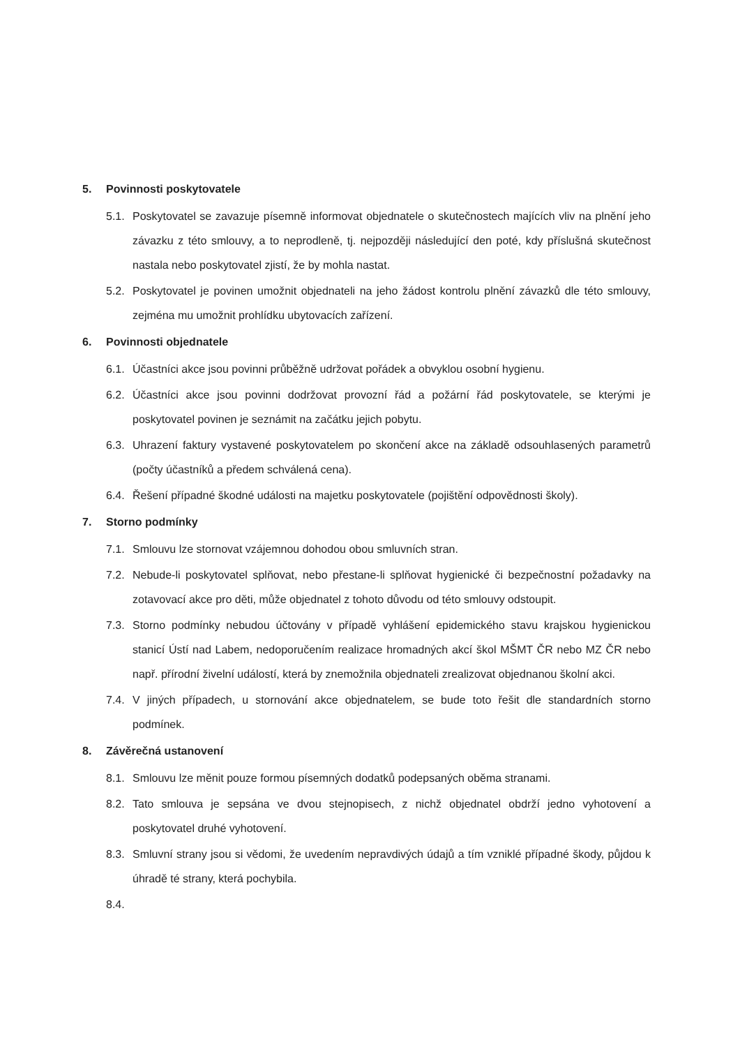5. Povinnosti poskytovatele
5.1. Poskytovatel se zavazuje písemně informovat objednatele o skutečnostech majících vliv na plnění jeho závazku z této smlouvy, a to neprodleně, tj. nejpozději následující den poté, kdy příslušná skutečnost nastala nebo poskytovatel zjistí, že by mohla nastat.
5.2. Poskytovatel je povinen umožnit objednateli na jeho žádost kontrolu plnění závazků dle této smlouvy, zejména mu umožnit prohlídku ubytovacích zařízení.
6. Povinnosti objednatele
6.1. Účastníci akce jsou povinni průběžně udržovat pořádek a obvyklou osobní hygienu.
6.2. Účastníci akce jsou povinni dodržovat provozní řád a požární řád poskytovatele, se kterými je poskytovatel povinen je seznámit na začátku jejich pobytu.
6.3. Uhrazení faktury vystavené poskytovatelem po skončení akce na základě odsouhlasených parametrů (počty účastníků a předem schválená cena).
6.4. Řešení případné škodné události na majetku poskytovatele (pojištění odpovědnosti školy).
7. Storno podmínky
7.1. Smlouvu lze stornovat vzájemnou dohodou obou smluvních stran.
7.2. Nebude-li poskytovatel splňovat, nebo přestane-li splňovat hygienické či bezpečnostní požadavky na zotavovací akce pro děti, může objednatel z tohoto důvodu od této smlouvy odstoupit.
7.3. Storno podmínky nebudou účtovány v případě vyhlášení epidemického stavu krajskou hygienickou stanicí Ústí nad Labem, nedoporučením realizace hromadných akcí škol MŠMT ČR nebo MZ ČR nebo např. přírodní živelní událostí, která by znemožnila objednateli zrealizovat objednanou školní akci.
7.4. V jiných případech, u stornování akce objednatelem, se bude toto řešit dle standardních storno podmínek.
8. Závěrečná ustanovení
8.1. Smlouvu lze měnit pouze formou písemných dodatků podepsaných oběma stranami.
8.2. Tato smlouva je sepsána ve dvou stejnopisech, z nichž objednatel obdrží jedno vyhotovení a poskytovatel druhé vyhotovení.
8.3. Smluvní strany jsou si vědomi, že uvedením nepravdivých údajů a tím vzniklé případné škody, půjdou k úhradě té strany, která pochybila.
8.4.